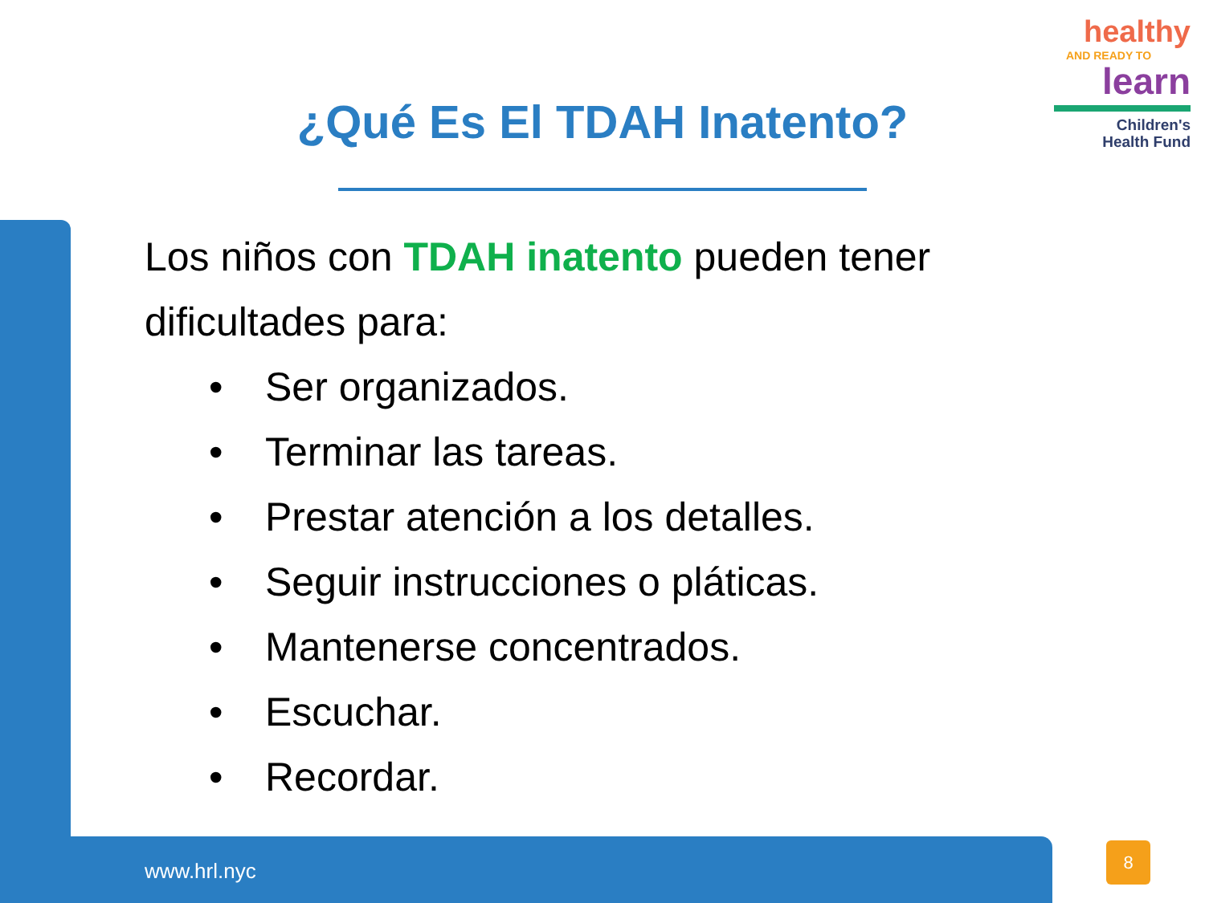healthy
AND READY TO
learn
Children's
Health Fund
¿Qué Es El TDAH Inatento?
Los niños con TDAH inatento pueden tener dificultades para:
• Ser organizados.
• Terminar las tareas.
• Prestar atención a los detalles.
• Seguir instrucciones o pláticas.
• Mantenerse concentrados.
• Escuchar.
• Recordar.
www.hrl.nyc
8